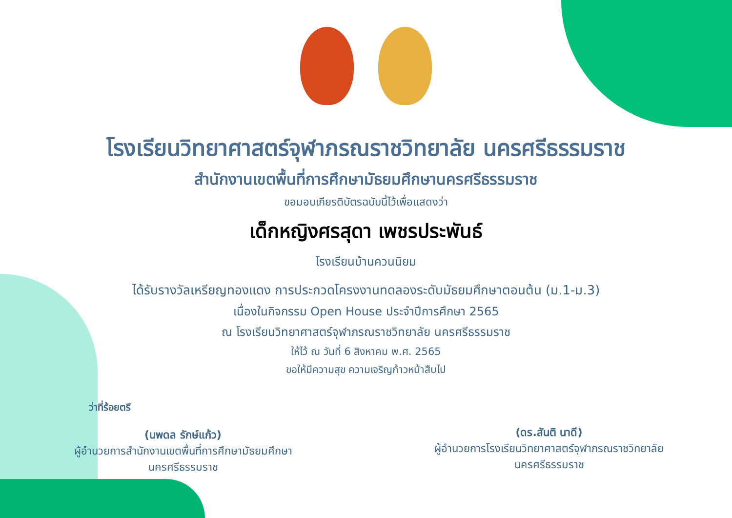โรงเรียนวิทยาศาสตร์จุฬาภรณราชวิทยาลัย นครศรีธรรมราช
สำนักงานเขตพื้นที่การศึกษามัธยมศึกษานครศรีธรรมราช
ขอมอบเกียรติบัตรฉบับนี้ไว้เพื่อแสดงว่า
เด็กหญิงศรสุดา เพชรประพันธ์
โรงเรียนบ้านควนนิยม
ได้รับรางวัลเหรียญทองแดง การประกวดโครงงานทดลองระดับมัธยมศึกษาตอนต้น (ม.1-ม.3)
เนื่องในกิจกรรม Open House ประจำปีการศึกษา 2565
ณ โรงเรียนวิทยาศาสตร์จุฬาภรณราชวิทยาลัย นครศรีธรรมราช
ให้ไว้ ณ วันที่ 6 สิงหาคม พ.ศ. 2565
ขอให้มีความสุข ความเจริญก้าวหน้าสืบไป
ว่าที่ร้อยตรี
(นพดล รักษ์แก้ว)
ผู้อำนวยการสำนักงานเขตพื้นที่การศึกษามัธยมศึกษา
นครศรีธรรมราช
(ดร.สันติ นาดี)
ผู้อำนวยการโรงเรียนวิทยาศาสตร์จุฬาภรณราชวิทยาลัย
นครศรีธรรมราช